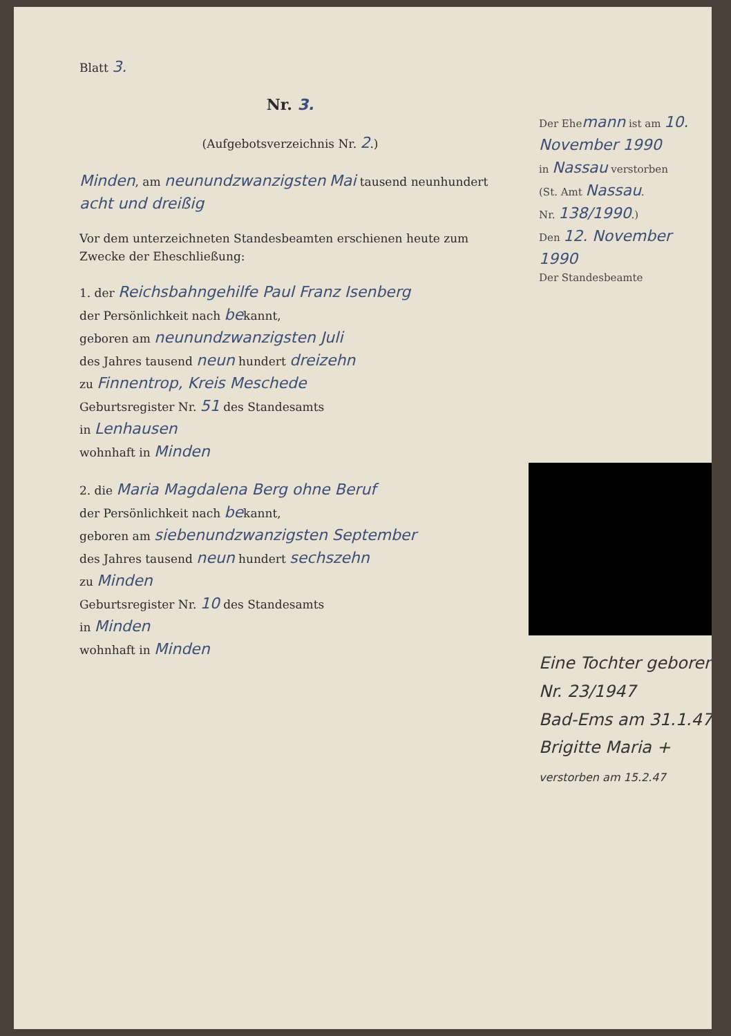Blatt 3.
Nr. 3.
(Aufgebotsverzeichnis Nr. 2.)
Minden, am neunundzwanzigsten Mai tausend neunhundert acht und dreißig
Vor dem unterzeichneten Standesbeamten erschienen heute zum Zwecke der Eheschließung:
1. der Reichsbahngehilfe Paul Franz Isenberg
der Persönlichkeit nach bekannt,
geboren am neunundzwanzigsten Juli
des Jahres tausend neun hundert dreizehn
zu Finnentrop, Kreis Meschede
Geburtsregister Nr. 51 des Standesamts
in Lenhausen
wohnhaft in Minden
2. die Maria Magdalena Berg ohne Beruf
der Persönlichkeit nach bekannt,
geboren am siebenundzwanzigsten September
des Jahres tausend neun hundert sechszehn
zu Minden
Geburtsregister Nr. 10 des Standesamts
in Minden
wohnhaft in Minden
Der Ehemann ist am 10. November 1990
in Nassau verstorben
(St. Amt Nassau.
Nr. 138/1990.)
Den 12. November 1990
Der Standesbeamte
Eine Tochter geboren
Nr. 23/1947
Bad-Ems am 31.1.47
Brigitte Maria +
verstorben am 15.2.47